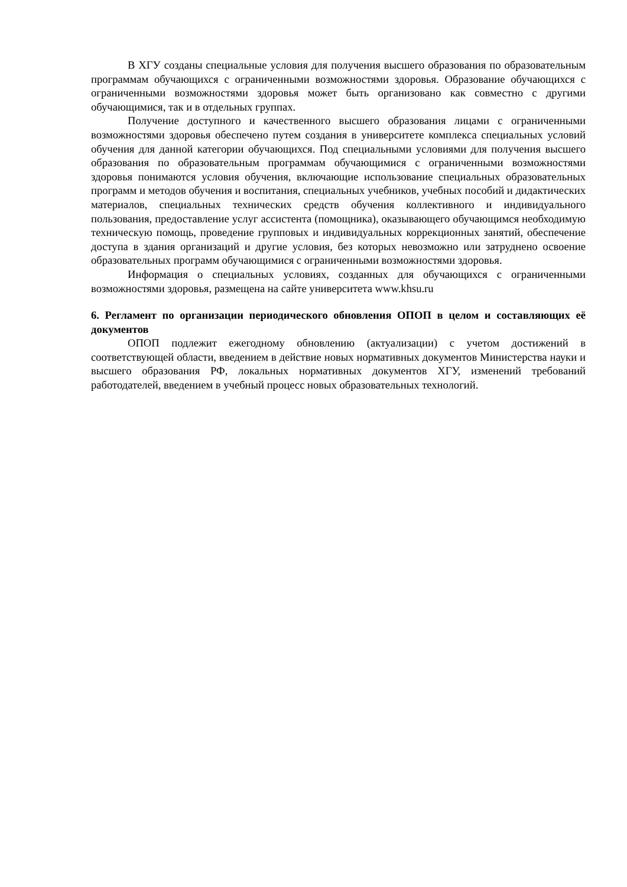В ХГУ созданы специальные условия для получения высшего образования по образовательным программам обучающихся с ограниченными возможностями здоровья. Образование обучающихся с ограниченными возможностями здоровья может быть организовано как совместно с другими обучающимися, так и в отдельных группах.
Получение доступного и качественного высшего образования лицами с ограниченными возможностями здоровья обеспечено путем создания в университете комплекса специальных условий обучения для данной категории обучающихся. Под специальными условиями для получения высшего образования по образовательным программам обучающимися с ограниченными возможностями здоровья понимаются условия обучения, включающие использование специальных образовательных программ и методов обучения и воспитания, специальных учебников, учебных пособий и дидактических материалов, специальных технических средств обучения коллективного и индивидуального пользования, предоставление услуг ассистента (помощника), оказывающего обучающимся необходимую техническую помощь, проведение групповых и индивидуальных коррекционных занятий, обеспечение доступа в здания организаций и другие условия, без которых невозможно или затруднено освоение образовательных программ обучающимися с ограниченными возможностями здоровья.
Информация о специальных условиях, созданных для обучающихся с ограниченными возможностями здоровья, размещена на сайте университета www.khsu.ru
6. Регламент по организации периодического обновления ОПОП в целом и составляющих её документов
ОПОП подлежит ежегодному обновлению (актуализации) с учетом достижений в соответствующей области, введением в действие новых нормативных документов Министерства науки и высшего образования РФ, локальных нормативных документов ХГУ, изменений требований работодателей, введением в учебный процесс новых образовательных технологий.